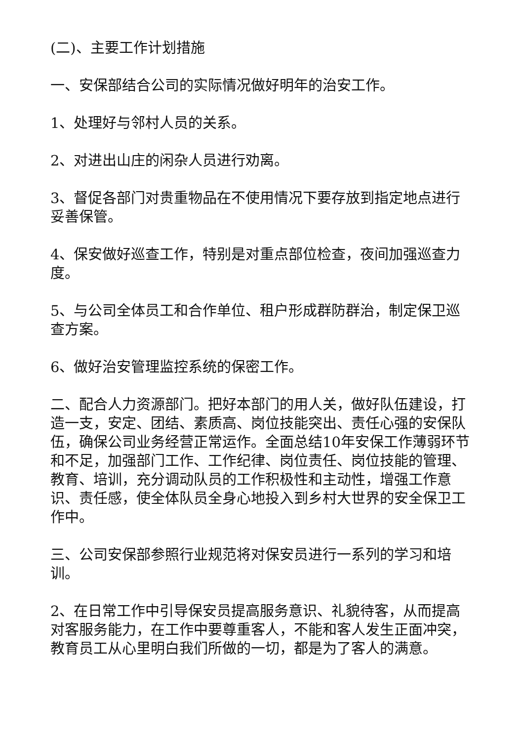(二)、主要工作计划措施
一、安保部结合公司的实际情况做好明年的治安工作。
1、处理好与邻村人员的关系。
2、对进出山庄的闲杂人员进行劝离。
3、督促各部门对贵重物品在不使用情况下要存放到指定地点进行妥善保管。
4、保安做好巡查工作，特别是对重点部位检查，夜间加强巡查力度。
5、与公司全体员工和合作单位、租户形成群防群治，制定保卫巡查方案。
6、做好治安管理监控系统的保密工作。
二、配合人力资源部门。把好本部门的用人关，做好队伍建设，打造一支，安定、团结、素质高、岗位技能突出、责任心强的安保队伍，确保公司业务经营正常运作。全面总结10年安保工作薄弱环节和不足，加强部门工作、工作纪律、岗位责任、岗位技能的管理、教育、培训，充分调动队员的工作积极性和主动性，增强工作意识、责任感，使全体队员全身心地投入到乡村大世界的安全保卫工作中。
三、公司安保部参照行业规范将对保安员进行一系列的学习和培训。
2、在日常工作中引导保安员提高服务意识、礼貌待客，从而提高对客服务能力，在工作中要尊重客人，不能和客人发生正面冲突，教育员工从心里明白我们所做的一切，都是为了客人的满意。